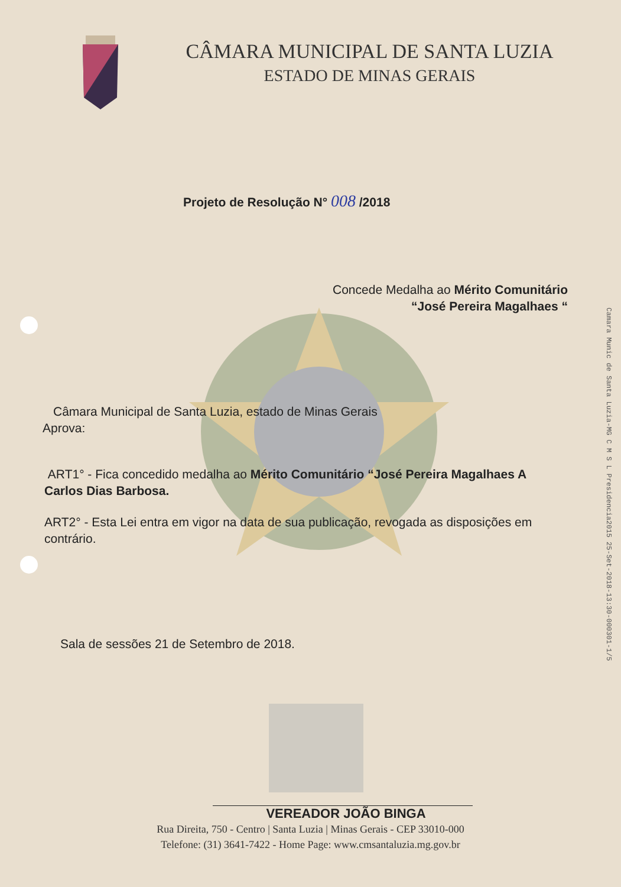CÂMARA MUNICIPAL DE SANTA LUZIA
ESTADO DE MINAS GERAIS
Projeto de Resolução N° 008 /2018
Concede Medalha ao Mérito Comunitário
“José Pereira Magalhaes “
Câmara Municipal de Santa Luzia, estado de Minas Gerais
Aprova:
ART1° - Fica concedido medalha ao Mérito Comunitário “José Pereira Magalhaes A Carlos Dias Barbosa.
ART2° - Esta Lei entra em vigor na data de sua publicação, revogada as disposições em contrário.
Sala de sessões 21 de Setembro de 2018.
Camara Munic de Santa Luzia-MG C M S L Presidencia2015 25-Set-2018-13:30-000301-1/5
VEREADOR JOÃO BINGA
Rua Direita, 750 - Centro | Santa Luzia | Minas Gerais - CEP 33010-000
Telefone: (31) 3641-7422 - Home Page: www.cmsantaluzia.mg.gov.br